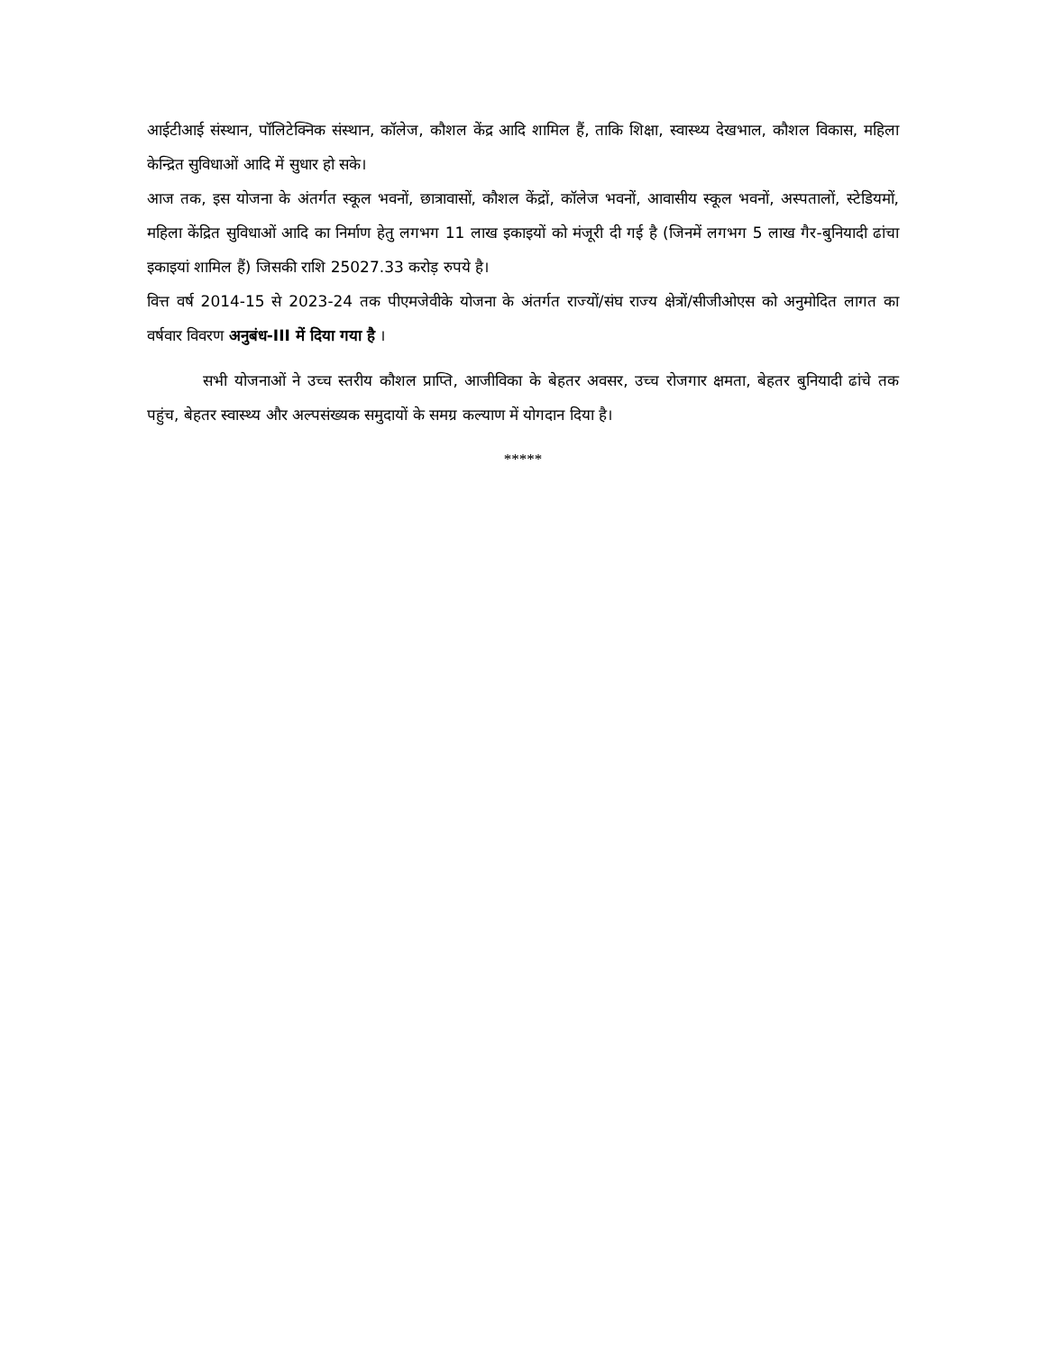आईटीआई संस्थान, पॉलिटेक्निक संस्थान, कॉलेज, कौशल केंद्र आदि शामिल हैं, ताकि शिक्षा, स्वास्थ्य देखभाल, कौशल विकास, महिला केन्द्रित सुविधाओं आदि में सुधार हो सके।
आज तक, इस योजना के अंतर्गत स्कूल भवनों, छात्रावासों, कौशल केंद्रों, कॉलेज भवनों, आवासीय स्कूल भवनों, अस्पतालों, स्टेडियमों, महिला केंद्रित सुविधाओं आदि का निर्माण हेतु लगभग 11 लाख इकाइयों को मंजूरी दी गई है (जिनमें लगभग 5 लाख गैर-बुनियादी ढांचा इकाइयां शामिल हैं) जिसकी राशि 25027.33 करोड़ रुपये है।
वित्त वर्ष 2014-15 से 2023-24 तक पीएमजेवीके योजना के अंतर्गत राज्यों/संघ राज्य क्षेत्रों/सीजीओएस को अनुमोदित लागत का वर्षवार विवरण अनुबंध-III में दिया गया है ।
सभी योजनाओं ने उच्च स्तरीय कौशल प्राप्ति, आजीविका के बेहतर अवसर, उच्च रोजगार क्षमता, बेहतर बुनियादी ढांचे तक पहुंच, बेहतर स्वास्थ्य और अल्पसंख्यक समुदायों के समग्र कल्याण में योगदान दिया है।
*****